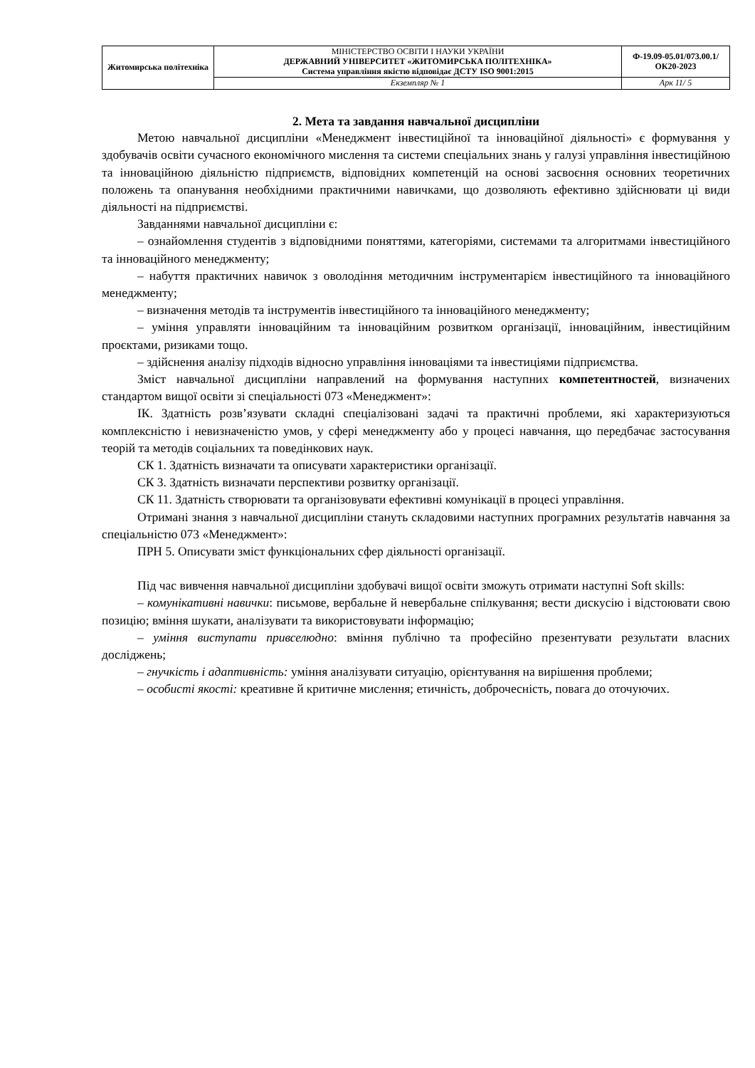| Житомирська політехніка | МІНІСТЕРСТВО ОСВІТИ І НАУКИ УКРАЇНИ ДЕРЖАВНИЙ УНІВЕРСИТЕТ «ЖИТОМИРСЬКА ПОЛІТЕХНІКА» Система управління якістю відповідає ДСТУ ISO 9001:2015 | Ф-19.09-05.01/073.00.1/ОК20-2023 |
| | Екземпляр № 1 | Арк 11/ 5 |
2. Мета та завдання навчальної дисципліни
Метою навчальної дисципліни «Менеджмент інвестиційної та інноваційної діяльності» є формування у здобувачів освіти сучасного економічного мислення та системи спеціальних знань у галузі управління інвестиційною та інноваційною діяльністю підприємств, відповідних компетенцій на основі засвоєння основних теоретичних положень та опанування необхідними практичними навичками, що дозволяють ефективно здійснювати ці види діяльності на підприємстві.
Завданнями навчальної дисципліни є:
– ознайомлення студентів з відповідними поняттями, категоріями, системами та алгоритмами інвестиційного та інноваційного менеджменту;
– набуття практичних навичок з оволодіння методичним інструментарієм інвестиційного та інноваційного менеджменту;
– визначення методів та інструментів інвестиційного та інноваційного менеджменту;
– уміння управляти інноваційним та інноваційним розвитком організації, інноваційним, інвестиційним проєктами, ризиками тощо.
– здійснення аналізу підходів відносно управління інноваціями та інвестиціями підприємства.
Зміст навчальної дисципліни направлений на формування наступних компетентностей, визначених стандартом вищої освіти зі спеціальності 073 «Менеджмент»:
ІК. Здатність розв’язувати складні спеціалізовані задачі та практичні проблеми, які характеризуються комплексністю і невизначеністю умов, у сфері менеджменту або у процесі навчання, що передбачає застосування теорій та методів соціальних та поведінкових наук.
СК 1. Здатність визначати та описувати характеристики організації.
СК 3. Здатність визначати перспективи розвитку організації.
СК 11. Здатність створювати та організовувати ефективні комунікації в процесі управління.
Отримані знання з навчальної дисципліни стануть складовими наступних програмних результатів навчання за спеціальністю 073 «Менеджмент»:
ПРН 5. Описувати зміст функціональних сфер діяльності організації.
Під час вивчення навчальної дисципліни здобувачі вищої освіти зможуть отримати наступні Soft skills:
– комунікативні навички: письмове, вербальне й невербальне спілкування; вести дискусію і відстоювати свою позицію; вміння шукати, аналізувати та використовувати інформацію;
– уміння виступати привселюдно: вміння публічно та професійно презентувати результати власних досліджень;
– гнучкість і адаптивність: уміння аналізувати ситуацію, орієнтування на вирішення проблеми;
– особисті якості: креативне й критичне мислення; етичність, доброчесність, повага до оточуючих.